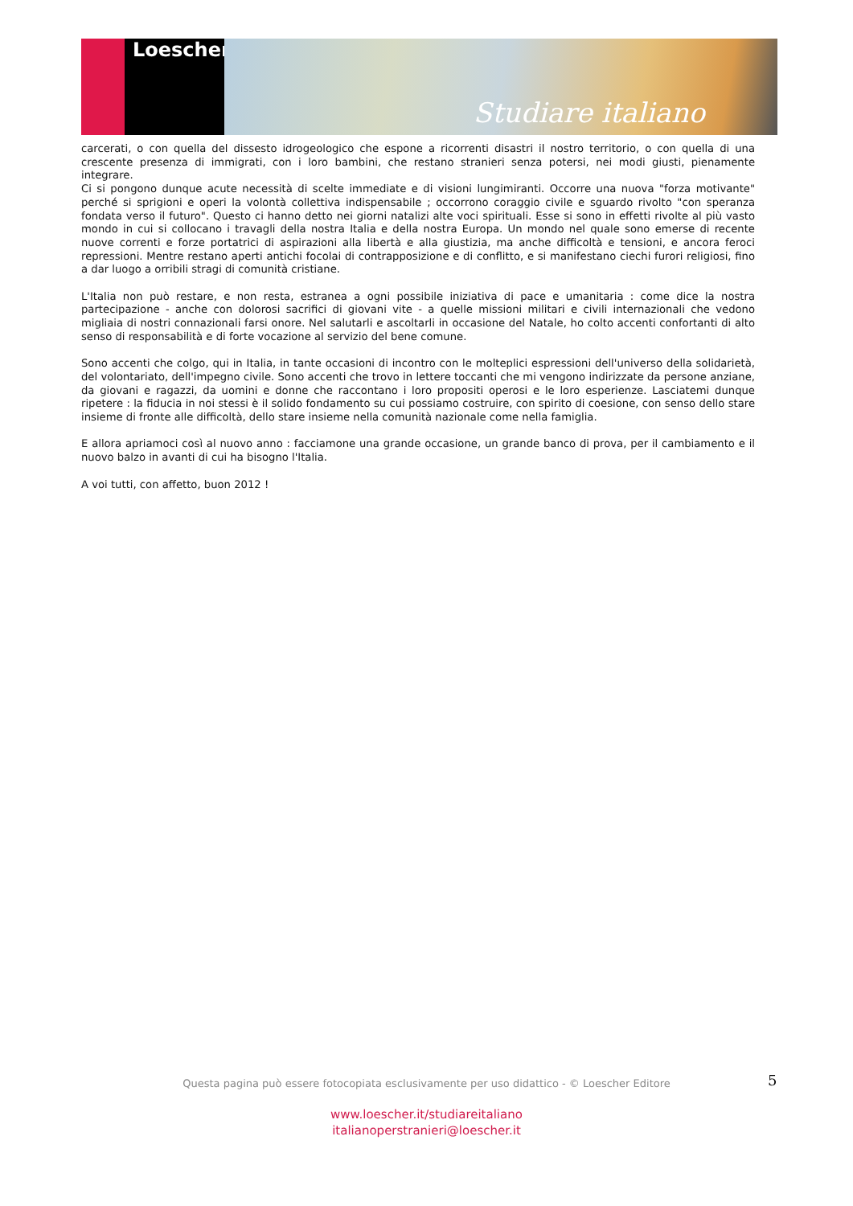Loescher
Studiare italiano
carcerati, o con quella del dissesto idrogeologico che espone a ricorrenti disastri il nostro territorio, o con quella di una crescente presenza di immigrati, con i loro bambini, che restano stranieri senza potersi, nei modi giusti, pienamente integrare.
Ci si pongono dunque acute necessità di scelte immediate e di visioni lungimiranti. Occorre una nuova "forza motivante" perché si sprigioni e operi la volontà collettiva indispensabile ; occorrono coraggio civile e sguardo rivolto "con speranza fondata verso il futuro". Questo ci hanno detto nei giorni natalizi alte voci spirituali. Esse si sono in effetti rivolte al più vasto mondo in cui si collocano i travagli della nostra Italia e della nostra Europa. Un mondo nel quale sono emerse di recente nuove correnti e forze portatrici di aspirazioni alla libertà e alla giustizia, ma anche difficoltà e tensioni, e ancora feroci repressioni. Mentre restano aperti antichi focolai di contrapposizione e di conflitto, e si manifestano ciechi furori religiosi, fino a dar luogo a orribili stragi di comunità cristiane.
L'Italia non può restare, e non resta, estranea a ogni possibile iniziativa di pace e umanitaria : come dice la nostra partecipazione - anche con dolorosi sacrifici di giovani vite - a quelle missioni militari e civili internazionali che vedono migliaia di nostri connazionali farsi onore. Nel salutarli e ascoltarli in occasione del Natale, ho colto accenti confortanti di alto senso di responsabilità e di forte vocazione al servizio del bene comune.
Sono accenti che colgo, qui in Italia, in tante occasioni di incontro con le molteplici espressioni dell'universo della solidarietà, del volontariato, dell'impegno civile. Sono accenti che trovo in lettere toccanti che mi vengono indirizzate da persone anziane, da giovani e ragazzi, da uomini e donne che raccontano i loro propositi operosi e le loro esperienze. Lasciatemi dunque ripetere : la fiducia in noi stessi è il solido fondamento su cui possiamo costruire, con spirito di coesione, con senso dello stare insieme di fronte alle difficoltà, dello stare insieme nella comunità nazionale come nella famiglia.
E allora apriamoci così al nuovo anno : facciamone una grande occasione, un grande banco di prova, per il cambiamento e il nuovo balzo in avanti di cui ha bisogno l'Italia.
A voi tutti, con affetto, buon 2012 !
5
Questa pagina può essere fotocopiata esclusivamente per uso didattico - © Loescher Editore
www.loescher.it/studiareitaliano
italianoperstranieri@loescher.it